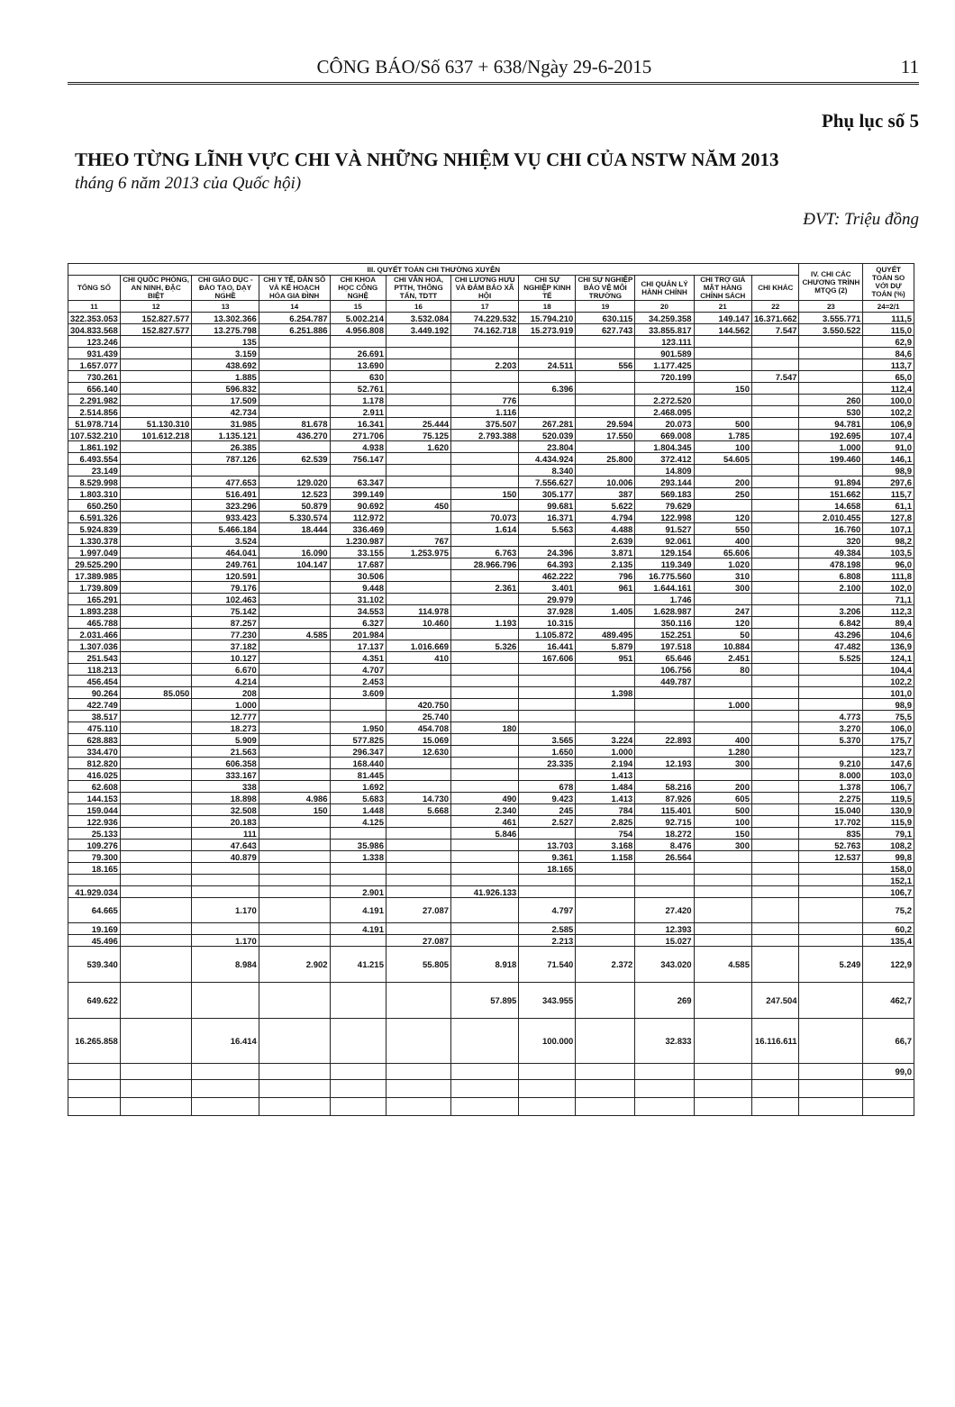CÔNG BÁO/Số 637 + 638/Ngày 29-6-2015 11
Phụ lục số 5
THEO TỪNG LĨNH VỰC CHI VÀ NHỮNG NHIỆM VỤ CHI CỦA NSTW NĂM 2013
tháng 6 năm 2013 của Quốc hội)
ĐVT: Triệu đồng
| III. QUYẾT TOÁN CHI THƯỜNG XUYÊN | | | | | | | | | | | | IV. CHI CÁC CHƯƠNG TRÌNH MTQG (2) | QUYẾT TOÁN SO VỚI DỰ TOÁN (%) |
| --- | --- | --- | --- | --- | --- | --- | --- | --- | --- | --- | --- | --- | --- |
| TỔNG SỐ | CHI QUỐC PHÒNG, AN NINH, ĐẶC BIỆT | CHI GIÁO DỤC - ĐÀO TẠO, DẠY NGHỀ | CHI Y TẾ, DÂN SỐ VÀ KẾ HOẠCH HÓA GIA ĐÌNH | CHI KHOA HỌC CÔNG NGHỆ | CHI VĂN HOÁ, PTTH, THÔNG TẤN, TDTT | CHI LƯƠNG HƯU VÀ ĐẢM BẢO XÃ HỘI | CHI SỰ NGHIỆP KINH TẾ | CHI SỰ NGHIỆP BẢO VỆ MÔI TRƯỜNG | CHI QUẢN LÝ HÀNH CHÍNH | CHI TRỢ GIÁ MẶT HÀNG CHÍNH SÁCH | CHI KHÁC | | |
| 11 | 12 | 13 | 14 | 15 | 16 | 17 | 18 | 19 | 20 | 21 | 22 | 23 | 24=2/1 |
| 322.353.053 | 152.827.577 | 13.302.366 | 6.254.787 | 5.002.214 | 3.532.084 | 74.229.532 | 15.794.210 | 630.115 | 34.259.358 | 149.147 | 16.371.662 | 3.555.771 | 111,5 |
| 304.833.568 | 152.827.577 | 13.275.798 | 6.251.886 | 4.956.808 | 3.449.192 | 74.162.718 | 15.273.919 | 627.743 | 33.855.817 | 144.562 | 7.547 | 3.550.522 | 115,0 |
| 123.246 | | 135 | | | | | | | 123.111 | | | | 62,9 |
| 931.439 | | 3.159 | | 26.691 | | | | | 901.589 | | | | 84,6 |
| 1.657.077 | | 438.692 | | 13.690 | | 2.203 | 24.511 | 556 | 1.177.425 | | | | 113,7 |
| 730.261 | | 1.885 | | 630 | | | | | 720.199 | | 7.547 | | 65,0 |
| 656.140 | | 596.832 | | 52.761 | | | 6.396 | | | 150 | | | 112,4 |
| 2.291.982 | | 17.509 | | 1.178 | | 776 | | | 2.272.520 | | | 260 | 100,0 |
| 2.514.856 | | 42.734 | | 2.911 | | 1.116 | | | 2.468.095 | | | 530 | 102,2 |
| 51.978.714 | 51.130.310 | 31.985 | 81.678 | 16.341 | 25.444 | 375.507 | 267.281 | 29.594 | 20.073 | 500 | | 94.781 | 106,9 |
| 107.532.210 | 101.612.218 | 1.135.121 | 436.270 | 271.706 | 75.125 | 2.793.388 | 520.039 | 17.550 | 669.008 | 1.785 | | 192.695 | 107,4 |
| 1.861.192 | | 26.385 | | 4.938 | 1.620 | | 23.804 | | 1.804.345 | 100 | | 1.000 | 91,0 |
| 6.493.554 | | 787.126 | 62.539 | 756.147 | | | 4.434.924 | 25.800 | 372.412 | 54.605 | | 199.460 | 146,1 |
| 23.149 | | | | | | | 8.340 | | 14.809 | | | | 98,9 |
| 8.529.998 | | 477.653 | 129.020 | 63.347 | | | 7.556.627 | 10.006 | 293.144 | 200 | | 91.894 | 297,6 |
| 1.803.310 | | 516.491 | 12.523 | 399.149 | | 150 | 305.177 | 387 | 569.183 | 250 | | 151.662 | 115,7 |
| 650.250 | | 323.296 | 50.879 | 90.692 | 450 | | 99.681 | 5.622 | 79.629 | | | 14.658 | 61,1 |
| 6.591.326 | | 933.423 | 5.330.574 | 112.972 | | 70.073 | 16.371 | 4.794 | 122.998 | 120 | | 2.010.455 | 127,8 |
| 5.924.839 | | 5.466.184 | 18.444 | 336.469 | | 1.614 | 5.563 | 4.488 | 91.527 | 550 | | 16.760 | 107,1 |
| 1.330.378 | | 3.524 | | 1.230.987 | 767 | | | 2.639 | 92.061 | 400 | | 320 | 98,2 |
| 1.997.049 | | 464.041 | 16.090 | 33.155 | 1.253.975 | 6.763 | 24.396 | 3.871 | 129.154 | 65.606 | | 49.384 | 103,5 |
| 29.525.290 | | 249.761 | 104.147 | 17.687 | | 28.966.796 | 64.393 | 2.135 | 119.349 | 1.020 | | 478.198 | 96,0 |
| 17.389.985 | | 120.591 | | 30.506 | | | 462.222 | 796 | 16.775.560 | 310 | | 6.808 | 111,8 |
| 1.739.809 | | 79.176 | | 9.448 | | 2.361 | 3.401 | 961 | 1.644.161 | 300 | | 2.100 | 102,0 |
| 165.291 | | 102.463 | | 31.102 | | | 29.979 | | 1.746 | | | | 71,1 |
| 1.893.238 | | 75.142 | | 34.553 | 114.978 | | 37.928 | 1.405 | 1.628.987 | 247 | | 3.206 | 112,3 |
| 465.788 | | 87.257 | | 6.327 | 10.460 | 1.193 | 10.315 | | 350.116 | 120 | | 6.842 | 89,4 |
| 2.031.466 | | 77.230 | 4.585 | 201.984 | | | 1.105.872 | 489.495 | 152.251 | 50 | | 43.296 | 104,6 |
| 1.307.036 | | 37.182 | | 17.137 | 1.016.669 | 5.326 | 16.441 | 5.879 | 197.518 | 10.884 | | 47.482 | 136,9 |
| 251.543 | | 10.127 | | 4.351 | 410 | | 167.606 | 951 | 65.646 | 2.451 | | 5.525 | 124,1 |
| 118.213 | | 6.670 | | 4.707 | | | | | 106.756 | 80 | | | 104,4 |
| 456.454 | | 4.214 | | 2.453 | | | | | 449.787 | | | | 102,2 |
| 90.264 | 85.050 | 208 | | 3.609 | | | | 1.398 | | | | | 101,0 |
| 422.749 | | 1.000 | | | 420.750 | | | | | 1.000 | | | 98,9 |
| 38.517 | | 12.777 | | | 25.740 | | | | | | | 4.773 | 75,5 |
| 475.110 | | 18.273 | | 1.950 | 454.708 | 180 | | | | | | 3.270 | 106,0 |
| 628.883 | | 5.909 | | 577.825 | 15.069 | | 3.565 | 3.224 | 22.893 | 400 | | 5.370 | 175,7 |
| 334.470 | | 21.563 | | 296.347 | 12.630 | | 1.650 | 1.000 | | 1.280 | | | 123,7 |
| 812.820 | | 606.358 | | 168.440 | | | 23.335 | 2.194 | 12.193 | 300 | | 9.210 | 147,6 |
| 416.025 | | 333.167 | | 81.445 | | | | 1.413 | | | | 8.000 | 103,0 |
| 62.608 | | 338 | | 1.692 | | | 678 | 1.484 | 58.216 | 200 | | 1.378 | 106,7 |
| 144.153 | | 18.898 | 4.986 | 5.683 | 14.730 | 490 | 9.423 | 1.413 | 87.926 | 605 | | 2.275 | 119,5 |
| 159.044 | | 32.508 | 150 | 1.448 | 5.668 | 2.340 | 245 | 784 | 115.401 | 500 | | 15.040 | 130,9 |
| 122.936 | | 20.183 | | 4.125 | | 461 | 2.527 | 2.825 | 92.715 | 100 | | 17.702 | 115,9 |
| 25.133 | | 111 | | | | 5.846 | | 754 | 18.272 | 150 | | 835 | 79,1 |
| 109.276 | | 47.643 | | 35.986 | | | 13.703 | 3.168 | 8.476 | 300 | | 52.763 | 108,2 |
| 79.300 | | 40.879 | | 1.338 | | | 9.361 | 1.158 | 26.564 | | | 12.537 | 99,8 |
| 18.165 | | | | | | | 18.165 | | | | | | 158,0 |
| | | | | | | | | | | | | | 152,1 |
| 41.929.034 | | | | 2.901 | | 41.926.133 | | | | | | | 106,7 |
| 64.665 | | 1.170 | | 4.191 | 27.087 | | 4.797 | | 27.420 | | | | 75,2 |
| 19.169 | | | | 4.191 | | | 2.585 | | 12.393 | | | | 60,2 |
| 45.496 | | 1.170 | | | 27.087 | | 2.213 | | 15.027 | | | | 135,4 |
| 539.340 | | 8.984 | 2.902 | 41.215 | 55.805 | 8.918 | 71.540 | 2.372 | 343.020 | 4.585 | | 5.249 | 122,9 |
| 649.622 | | | | | | 57.895 | 343.955 | | 269 | | 247.504 | | 462,7 |
| 16.265.858 | | 16.414 | | | | | 100.000 | | 32.833 | | 16.116.611 | | 66,7 |
| | | | | | | | | | | | | | 99,0 |